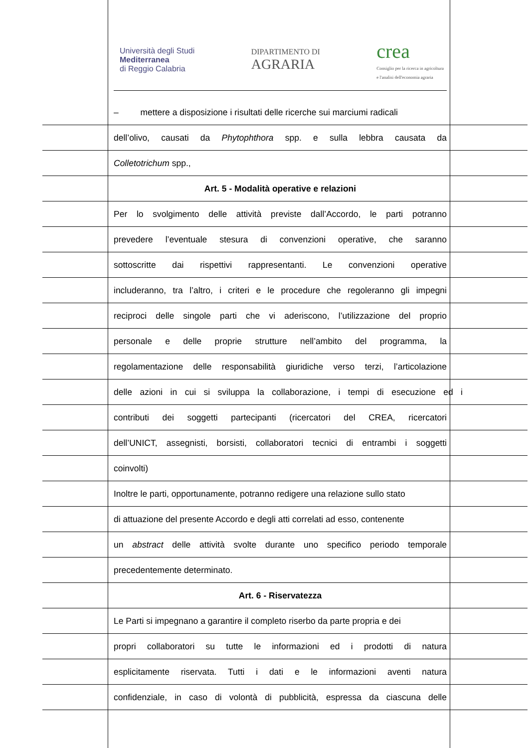Università degli Studi
Mediterranea
di Reggio Calabria
DIPARTIMENTO DI
AGRARIA
crea
Consiglio per la ricerca in agricoltura
e l'analisi dell'economia agraria
– mettere a disposizione i risultati delle ricerche sui marciumi radicali
dell’olivo, causati da Phytophthora spp. e sulla lebbra causata da
Colletotrichum spp.,
Art. 5 - Modalità operative e relazioni
Per lo svolgimento delle attività previste dall’Accordo, le parti potranno
prevedere l’eventuale stesura di convenzioni operative, che saranno
sottoscritte dai rispettivi rappresentanti. Le convenzioni operative
includeranno, tra l’altro, i criteri e le procedure che regoleranno gli impegni
reciproci delle singole parti che vi aderiscono, l’utilizzazione del proprio
personale e delle proprie strutture nell’ambito del programma, la
regolamentazione delle responsabilità giuridiche verso terzi, l’articolazione
delle azioni in cui si sviluppa la collaborazione, i tempi di esecuzione ed i
contributi dei soggetti partecipanti (ricercatori del CREA, ricercatori
dell’UNICT, assegnisti, borsisti, collaboratori tecnici di entrambi i soggetti
coinvolti)
Inoltre le parti, opportunamente, potranno redigere una relazione sullo stato
di attuazione del presente Accordo e degli atti correlati ad esso, contenente
un abstract delle attività svolte durante uno specifico periodo temporale
precedentemente determinato.
Art. 6 - Riservatezza
Le Parti si impegnano a garantire il completo riserbo da parte propria e dei
propri collaboratori su tutte le informazioni ed i prodotti di natura
esplicitamente riservata. Tutti i dati e le informazioni aventi natura
confidenziale, in caso di volontà di pubblicità, espressa da ciascuna delle